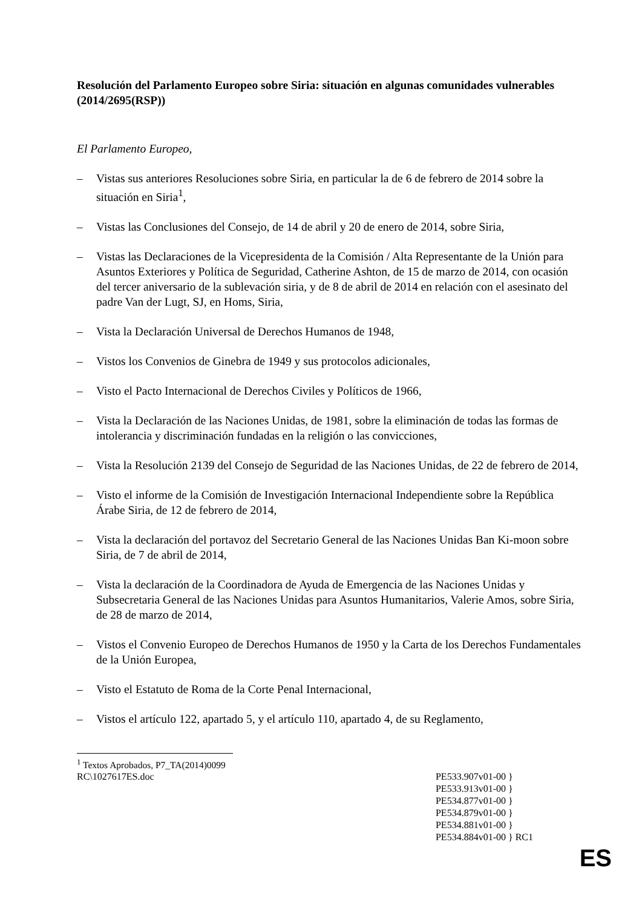Resolución del Parlamento Europeo sobre Siria: situación en algunas comunidades vulnerables
(2014/2695(RSP))
El Parlamento Europeo,
– Vistas sus anteriores Resoluciones sobre Siria, en particular la de 6 de febrero de 2014 sobre la situación en Siria<sup>1</sup>,
– Vistas las Conclusiones del Consejo, de 14 de abril y 20 de enero de 2014, sobre Siria,
– Vistas las Declaraciones de la Vicepresidenta de la Comisión / Alta Representante de la Unión para Asuntos Exteriores y Política de Seguridad, Catherine Ashton, de 15 de marzo de 2014, con ocasión del tercer aniversario de la sublevación siria, y de 8 de abril de 2014 en relación con el asesinato del padre Van der Lugt, SJ, en Homs, Siria,
– Vista la Declaración Universal de Derechos Humanos de 1948,
– Vistos los Convenios de Ginebra de 1949 y sus protocolos adicionales,
– Visto el Pacto Internacional de Derechos Civiles y Políticos de 1966,
– Vista la Declaración de las Naciones Unidas, de 1981, sobre la eliminación de todas las formas de intolerancia y discriminación fundadas en la religión o las convicciones,
– Vista la Resolución 2139 del Consejo de Seguridad de las Naciones Unidas, de 22 de febrero de 2014,
– Visto el informe de la Comisión de Investigación Internacional Independiente sobre la República Árabe Siria, de 12 de febrero de 2014,
– Vista la declaración del portavoz del Secretario General de las Naciones Unidas Ban Ki-moon sobre Siria, de 7 de abril de 2014,
– Vista la declaración de la Coordinadora de Ayuda de Emergencia de las Naciones Unidas y Subsecretaria General de las Naciones Unidas para Asuntos Humanitarios, Valerie Amos, sobre Siria, de 28 de marzo de 2014,
– Vistos el Convenio Europeo de Derechos Humanos de 1950 y la Carta de los Derechos Fundamentales de la Unión Europea,
– Visto el Estatuto de Roma de la Corte Penal Internacional,
– Vistos el artículo 122, apartado 5, y el artículo 110, apartado 4, de su Reglamento,
<sup>1</sup> Textos Aprobados, P7_TA(2014)0099
RC\1027617ES.doc PE533.907v01-00 }
PE533.913v01-00 }
PE534.877v01-00 }
PE534.879v01-00 }
PE534.881v01-00 }
PE534.884v01-00 } RC1
ES